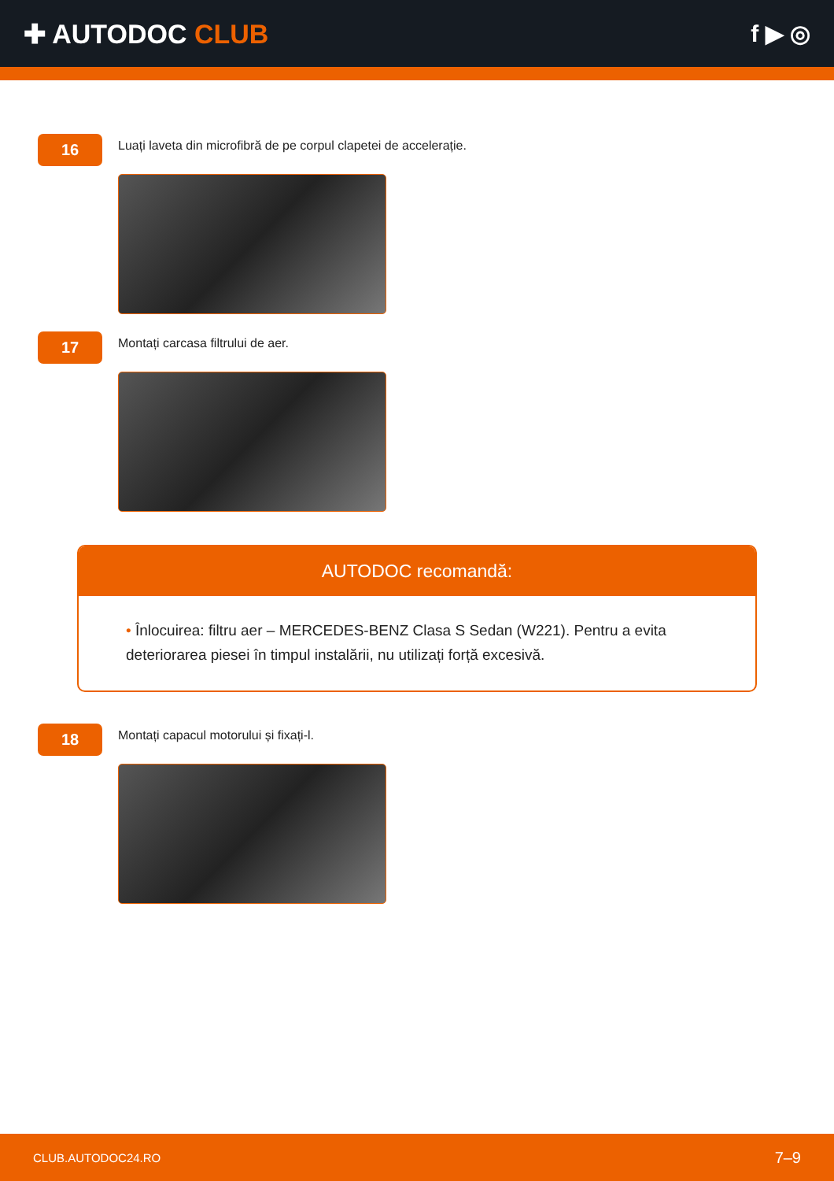✚ AUTODOC CLUB f ▶ ◎
16
Luați laveta din microfibră de pe corpul clapetei de accelerație.
17
Montați carcasa filtrului de aer.
AUTODOC recomandă:
• Înlocuirea: filtru aer – MERCEDES-BENZ Clasa S Sedan (W221). Pentru a evita deteriorarea piesei în timpul instalării, nu utilizați forță excesivă.
18
Montați capacul motorului și fixați-l.
CLUB.AUTODOC24.RO 7–9